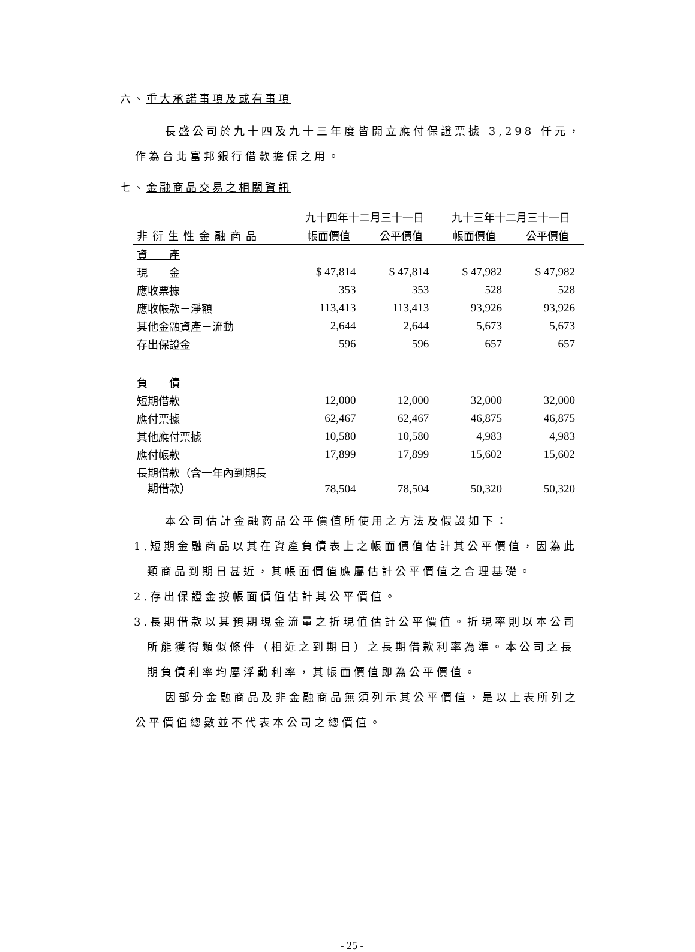六、重大承諾事項及或有事項
長盛公司於九十四及九十三年度皆開立應付保證票據 3,298 仟元，作為台北富邦銀行借款擔保之用。
七、金融商品交易之相關資訊
| | 九十四年十二月三十一日 | | 九十三年十二月三十一日 | |
| --- | --- | --- | --- | --- |
| 非衍生性金融商品 | 帳面價值 | 公平價值 | 帳面價值 | 公平價值 |
| 資 產 | | | | |
| 現 金 | $ 47,814 | $ 47,814 | $ 47,982 | $ 47,982 |
| 應收票據 | 353 | 353 | 528 | 528 |
| 應收帳款－淨額 | 113,413 | 113,413 | 93,926 | 93,926 |
| 其他金融資產－流動 | 2,644 | 2,644 | 5,673 | 5,673 |
| 存出保證金 | 596 | 596 | 657 | 657 |
| 負 債 | | | | |
| 短期借款 | 12,000 | 12,000 | 32,000 | 32,000 |
| 應付票據 | 62,467 | 62,467 | 46,875 | 46,875 |
| 其他應付票據 | 10,580 | 10,580 | 4,983 | 4,983 |
| 應付帳款 | 17,899 | 17,899 | 15,602 | 15,602 |
| 長期借款（含一年內到期長 期借款） | 78,504 | 78,504 | 50,320 | 50,320 |
本公司估計金融商品公平價值所使用之方法及假設如下：
1.短期金融商品以其在資產負債表上之帳面價值估計其公平價值，因為此類商品到期日甚近，其帳面價值應屬估計公平價值之合理基礎。
2.存出保證金按帳面價值估計其公平價值。
3.長期借款以其預期現金流量之折現值估計公平價值。折現率則以本公司所能獲得類似條件（相近之到期日）之長期借款利率為準。本公司之長期負債利率均屬浮動利率，其帳面價值即為公平價值。
因部分金融商品及非金融商品無須列示其公平價值，是以上表所列之公平價值總數並不代表本公司之總價值。
- 25 -